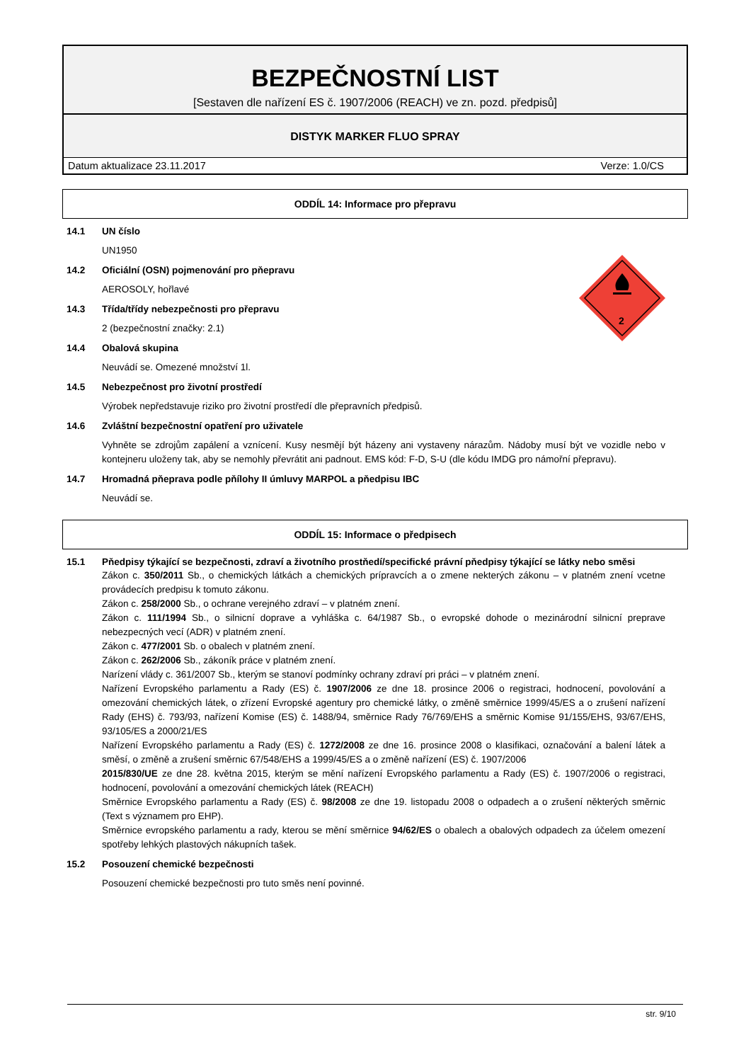BEZPEČNOSTNÍ LIST
[Sestaven dle nařízení ES č. 1907/2006 (REACH) ve zn. pozd. předpisů]
DISTYK MARKER FLUO SPRAY
Datum aktualizace 23.11.2017 Verze: 1.0/CS
ODDÍL 14: Informace pro přepravu
2
14.1 UN číslo
UN1950
14.2 Oficiální (OSN) pojmenování pro pňepravu
AEROSOLY, hořlavé
14.3 Třída/třídy nebezpečnosti pro přepravu
2 (bezpečnostní značky: 2.1)
14.4 Obalová skupina
Neuvádí se. Omezené množství 1l.
14.5 Nebezpečnost pro životní prostředí
Výrobek nepředstavuje riziko pro životní prostředí dle přepravních předpisů.
14.6 Zvláštní bezpečnostní opatření pro uživatele
Vyhněte se zdrojům zapálení a vznícení. Kusy nesmějí být házeny ani vystaveny nárazům. Nádoby musí být ve vozidle nebo v kontejneru uloženy tak, aby se nemohly převrátit ani padnout. EMS kód: F-D, S-U (dle kódu IMDG pro námořní přepravu).
14.7 Hromadná pňeprava podle pňílohy II úmluvy MARPOL a pňedpisu IBC
Neuvádí se.
ODDÍL 15: Informace o předpisech
15.1 Pňedpisy týkající se bezpečnosti, zdraví a životního prostňedí/specifické právní pňedpisy týkající se látky nebo směsi
Zákon c. 350/2011 Sb., o chemických látkách a chemických prípravcích a o zmene nekterých zákonu – v platném znení vcetne provádecích predpisu k tomuto zákonu.
Zákon c. 258/2000 Sb., o ochrane verejného zdraví – v platném znení.
Zákon c. 111/1994 Sb., o silnicní doprave a vyhláška c. 64/1987 Sb., o evropské dohode o mezinárodní silnicní preprave nebezpecných vecí (ADR) v platném znení.
Zákon c. 477/2001 Sb. o obalech v platném znení.
Zákon c. 262/2006 Sb., zákoník práce v platném znení.
Narízení vlády c. 361/2007 Sb., kterým se stanoví podmínky ochrany zdraví pri práci – v platném znení.
Nařízení Evropského parlamentu a Rady (ES) č. 1907/2006 ze dne 18. prosince 2006 o registraci, hodnocení, povolování a omezování chemických látek, o zřízení Evropské agentury pro chemické látky, o změně směrnice 1999/45/ES a o zrušení nařízení Rady (EHS) č. 793/93, nařízení Komise (ES) č. 1488/94, směrnice Rady 76/769/EHS a směrnic Komise 91/155/EHS, 93/67/EHS, 93/105/ES a 2000/21/ES
Nařízení Evropského parlamentu a Rady (ES) č. 1272/2008 ze dne 16. prosince 2008 o klasifikaci, označování a balení látek a směsí, o změně a zrušení směrnic 67/548/EHS a 1999/45/ES a o změně nařízení (ES) č. 1907/2006
2015/830/UE ze dne 28. května 2015, kterým se mění nařízení Evropského parlamentu a Rady (ES) č. 1907/2006 o registraci, hodnocení, povolování a omezování chemických látek (REACH)
Směrnice Evropského parlamentu a Rady (ES) č. 98/2008 ze dne 19. listopadu 2008 o odpadech a o zrušení některých směrnic (Text s významem pro EHP).
Směrnice evropského parlamentu a rady, kterou se mění směrnice 94/62/ES o obalech a obalových odpadech za účelem omezení spotřeby lehkých plastových nákupních tašek.
15.2 Posouzení chemické bezpečnosti
Posouzení chemické bezpečnosti pro tuto směs není povinné.
str. 9/10